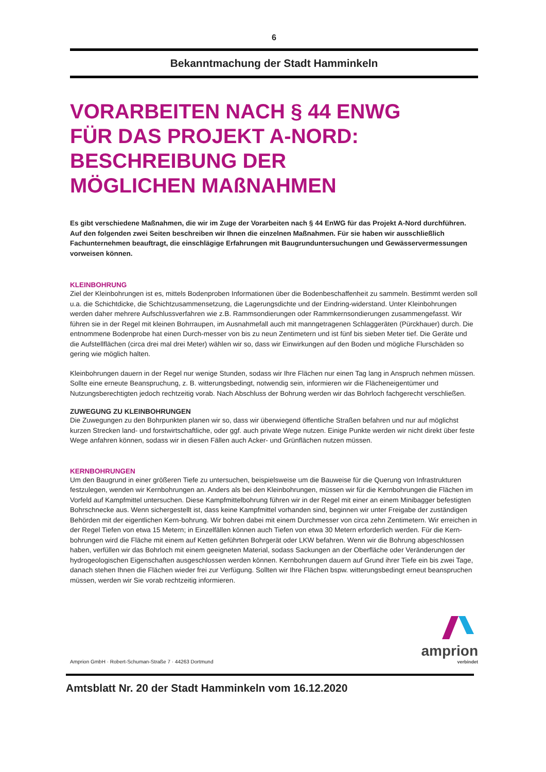6
Bekanntmachung der Stadt Hamminkeln
VORARBEITEN NACH § 44 ENWG
FÜR DAS PROJEKT A-NORD:
BESCHREIBUNG DER
MÖGLICHEN MAßNAHMEN
Es gibt verschiedene Maßnahmen, die wir im Zuge der Vorarbeiten nach § 44 EnWG für das Projekt A-Nord durchführen. Auf den folgenden zwei Seiten beschreiben wir Ihnen die einzelnen Maßnahmen. Für sie haben wir ausschließlich Fachunternehmen beauftragt, die einschlägige Erfahrungen mit Baugrunduntersuchungen und Gewässervermessungen vorweisen können.
KLEINBOHRUNG
Ziel der Kleinbohrungen ist es, mittels Bodenproben Informationen über die Bodenbeschaffenheit zu sammeln. Bestimmt werden soll u.a. die Schichtdicke, die Schichtzusammensetzung, die Lagerungsdichte und der Eindring-widerstand. Unter Kleinbohrungen werden daher mehrere Aufschlussverfahren wie z.B. Rammsondierungen oder Rammkernsondierungen zusammengefasst. Wir führen sie in der Regel mit kleinen Bohrraupen, im Ausnahmefall auch mit manngetragenen Schlaggeräten (Pürckhauer) durch. Die entnommene Bodenprobe hat einen Durch-messer von bis zu neun Zentimetern und ist fünf bis sieben Meter tief. Die Geräte und die Aufstellflächen (circa drei mal drei Meter) wählen wir so, dass wir Einwirkungen auf den Boden und mögliche Flurschäden so gering wie möglich halten.
Kleinbohrungen dauern in der Regel nur wenige Stunden, sodass wir Ihre Flächen nur einen Tag lang in Anspruch nehmen müssen. Sollte eine erneute Beanspruchung, z. B. witterungsbedingt, notwendig sein, informieren wir die Flächeneigentümer und Nutzungsberechtigten jedoch rechtzeitig vorab. Nach Abschluss der Bohrung werden wir das Bohrloch fachgerecht verschließen.
ZUWEGUNG ZU KLEINBOHRUNGEN
Die Zuwegungen zu den Bohrpunkten planen wir so, dass wir überwiegend öffentliche Straßen befahren und nur auf möglichst kurzen Strecken land- und forstwirtschaftliche, oder ggf. auch private Wege nutzen. Einige Punkte werden wir nicht direkt über feste Wege anfahren können, sodass wir in diesen Fällen auch Acker- und Grünflächen nutzen müssen.
KERNBOHRUNGEN
Um den Baugrund in einer größeren Tiefe zu untersuchen, beispielsweise um die Bauweise für die Querung von Infrastrukturen festzulegen, wenden wir Kernbohrungen an. Anders als bei den Kleinbohrungen, müssen wir für die Kernbohrungen die Flächen im Vorfeld auf Kampfmittel untersuchen. Diese Kampfmittelbohrung führen wir in der Regel mit einer an einem Minibagger befestigten Bohrschnecke aus. Wenn sichergestellt ist, dass keine Kampfmittel vorhanden sind, beginnen wir unter Freigabe der zuständigen Behörden mit der eigentlichen Kern-bohrung. Wir bohren dabei mit einem Durchmesser von circa zehn Zentimetern. Wir erreichen in der Regel Tiefen von etwa 15 Metern; in Einzelfällen können auch Tiefen von etwa 30 Metern erforderlich werden. Für die Kern-bohrungen wird die Fläche mit einem auf Ketten geführten Bohrgerät oder LKW befahren. Wenn wir die Bohrung abgeschlossen haben, verfüllen wir das Bohrloch mit einem geeigneten Material, sodass Sackungen an der Oberfläche oder Veränderungen der hydrogeologischen Eigenschaften ausgeschlossen werden können. Kernbohrungen dauern auf Grund ihrer Tiefe ein bis zwei Tage, danach stehen Ihnen die Flächen wieder frei zur Verfügung. Sollten wir Ihre Flächen bspw. witterungsbedingt erneut beanspruchen müssen, werden wir Sie vorab rechtzeitig informieren.
Amprion GmbH · Robert-Schuman-Straße 7 · 44263 Dortmund
amprion
verbindet
Amtsblatt Nr. 20 der Stadt Hamminkeln vom 16.12.2020